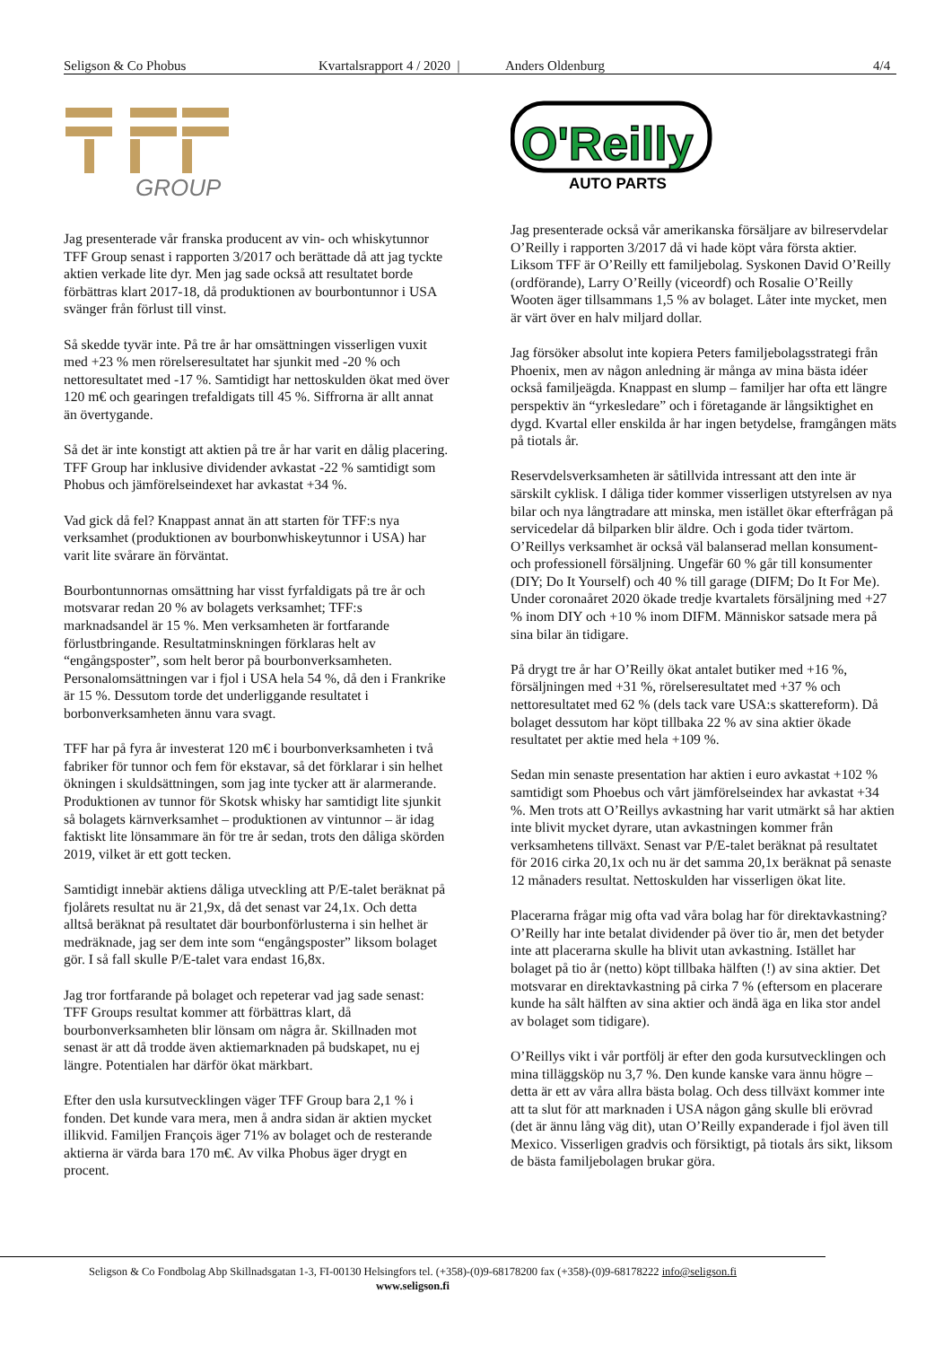Seligson & Co Phobus Kvartalsrapport 4 / 2020 | Anders Oldenburg 4/4
GROUP
Jag presenterade vår franska producent av vin- och whiskytunnor TFF Group senast i rapporten 3/2017 och berättade då att jag tyckte aktien verkade lite dyr. Men jag sade också att resultatet borde förbättras klart 2017-18, då produktionen av bourbontunnor i USA svänger från förlust till vinst.
Så skedde tyvär inte. På tre år har omsättningen visserligen vuxit med +23 % men rörelseresultatet har sjunkit med -20 % och nettoresultatet med -17 %. Samtidigt har nettoskulden ökat med över 120 m€ och gearingen trefaldigats till 45 %. Siffrorna är allt annat än övertygande.
Så det är inte konstigt att aktien på tre år har varit en dålig placering. TFF Group har inklusive dividender avkastat -22 % samtidigt som Phobus och jämförelseindexet har avkastat +34 %.
Vad gick då fel? Knappast annat än att starten för TFF:s nya verksamhet (produktionen av bourbonwhiskeytunnor i USA) har varit lite svårare än förväntat.
Bourbontunnornas omsättning har visst fyrfaldigats på tre år och motsvarar redan 20 % av bolagets verksamhet; TFF:s marknadsandel är 15 %. Men verksamheten är fortfarande förlustbringande. Resultatminskningen förklaras helt av “engångsposter”, som helt beror på bourbonverksamheten. Personalomsättningen var i fjol i USA hela 54 %, då den i Frankrike är 15 %. Dessutom torde det underliggande resultatet i borbonverksamheten ännu vara svagt.
TFF har på fyra år investerat 120 m€ i bourbonverksamheten i två fabriker för tunnor och fem för ekstavar, så det förklarar i sin helhet ökningen i skuldsättningen, som jag inte tycker att är alarmerande. Produktionen av tunnor för Skotsk whisky har samtidigt lite sjunkit så bolagets kärnverksamhet – produktionen av vintunnor – är idag faktiskt lite lönsammare än för tre år sedan, trots den dåliga skörden 2019, vilket är ett gott tecken.
Samtidigt innebär aktiens dåliga utveckling att P/E-talet beräknat på fjolårets resultat nu är 21,9x, då det senast var 24,1x. Och detta alltså beräknat på resultatet där bourbonförlusterna i sin helhet är medräknade, jag ser dem inte som “engångsposter” liksom bolaget gör. I så fall skulle P/E-talet vara endast 16,8x.
Jag tror fortfarande på bolaget och repeterar vad jag sade senast: TFF Groups resultat kommer att förbättras klart, då bourbonverksamheten blir lönsam om några år. Skillnaden mot senast är att då trodde även aktiemarknaden på budskapet, nu ej längre. Potentialen har därför ökat märkbart.
Efter den usla kursutvecklingen väger TFF Group bara 2,1 % i fonden. Det kunde vara mera, men å andra sidan är aktien mycket illikvid. Familjen François äger 71% av bolaget och de resterande aktierna är värda bara 170 m€. Av vilka Phobus äger drygt en procent.
O'Reilly
AUTO PARTS
Jag presenterade också vår amerikanska försäljare av bilreservdelar O’Reilly i rapporten 3/2017 då vi hade köpt våra första aktier. Liksom TFF är O’Reilly ett familjebolag. Syskonen David O’Reilly (ordförande), Larry O’Reilly (viceordf) och Rosalie O’Reilly Wooten äger tillsammans 1,5 % av bolaget. Låter inte mycket, men är värt över en halv miljard dollar.
Jag försöker absolut inte kopiera Peters familjebolagsstrategi från Phoenix, men av någon anledning är många av mina bästa idéer också familjeägda. Knappast en slump – familjer har ofta ett längre perspektiv än “yrkesledare” och i företagande är långsiktighet en dygd. Kvartal eller enskilda år har ingen betydelse, framgången mäts på tiotals år.
Reservdelsverksamheten är såtillvida intressant att den inte är särskilt cyklisk. I dåliga tider kommer visserligen utstyrelsen av nya bilar och nya långtradare att minska, men istället ökar efterfrågan på servicedelar då bilparken blir äldre. Och i goda tider tvärtom. O’Reillys verksamhet är också väl balanserad mellan konsument- och professionell försäljning. Ungefär 60 % går till konsumenter (DIY; Do It Yourself) och 40 % till garage (DIFM; Do It For Me). Under coronaåret 2020 ökade tredje kvartalets försäljning med +27 % inom DIY och +10 % inom DIFM. Människor satsade mera på sina bilar än tidigare.
På drygt tre år har O’Reilly ökat antalet butiker med +16 %, försäljningen med +31 %, rörelseresultatet med +37 % och nettoresultatet med 62 % (dels tack vare USA:s skattereform). Då bolaget dessutom har köpt tillbaka 22 % av sina aktier ökade resultatet per aktie med hela +109 %.
Sedan min senaste presentation har aktien i euro avkastat +102 % samtidigt som Phoebus och vårt jämförelseindex har avkastat +34 %. Men trots att O’Reillys avkastning har varit utmärkt så har aktien inte blivit mycket dyrare, utan avkastningen kommer från verksamhetens tillväxt. Senast var P/E-talet beräknat på resultatet för 2016 cirka 20,1x och nu är det samma 20,1x beräknat på senaste 12 månaders resultat. Nettoskulden har visserligen ökat lite.
Placerarna frågar mig ofta vad våra bolag har för direktavkastning? O’Reilly har inte betalat dividender på över tio år, men det betyder inte att placerarna skulle ha blivit utan avkastning. Istället har bolaget på tio år (netto) köpt tillbaka hälften (!) av sina aktier. Det motsvarar en direktavkastning på cirka 7 % (eftersom en placerare kunde ha sålt hälften av sina aktier och ändå äga en lika stor andel av bolaget som tidigare).
O’Reillys vikt i vår portfölj är efter den goda kursutvecklingen och mina tilläggsköp nu 3,7 %. Den kunde kanske vara ännu högre – detta är ett av våra allra bästa bolag. Och dess tillväxt kommer inte att ta slut för att marknaden i USA någon gång skulle bli erövrad (det är ännu lång väg dit), utan O’Reilly expanderade i fjol även till Mexico. Visserligen gradvis och försiktigt, på tiotals års sikt, liksom de bästa familjebolagen brukar göra.
Seligson & Co Fondbolag Abp Skillnadsgatan 1-3, FI-00130 Helsingfors tel. (+358)-(0)9-68178200 fax (+358)-(0)9-68178222 info@seligson.fi
www.seligson.fi